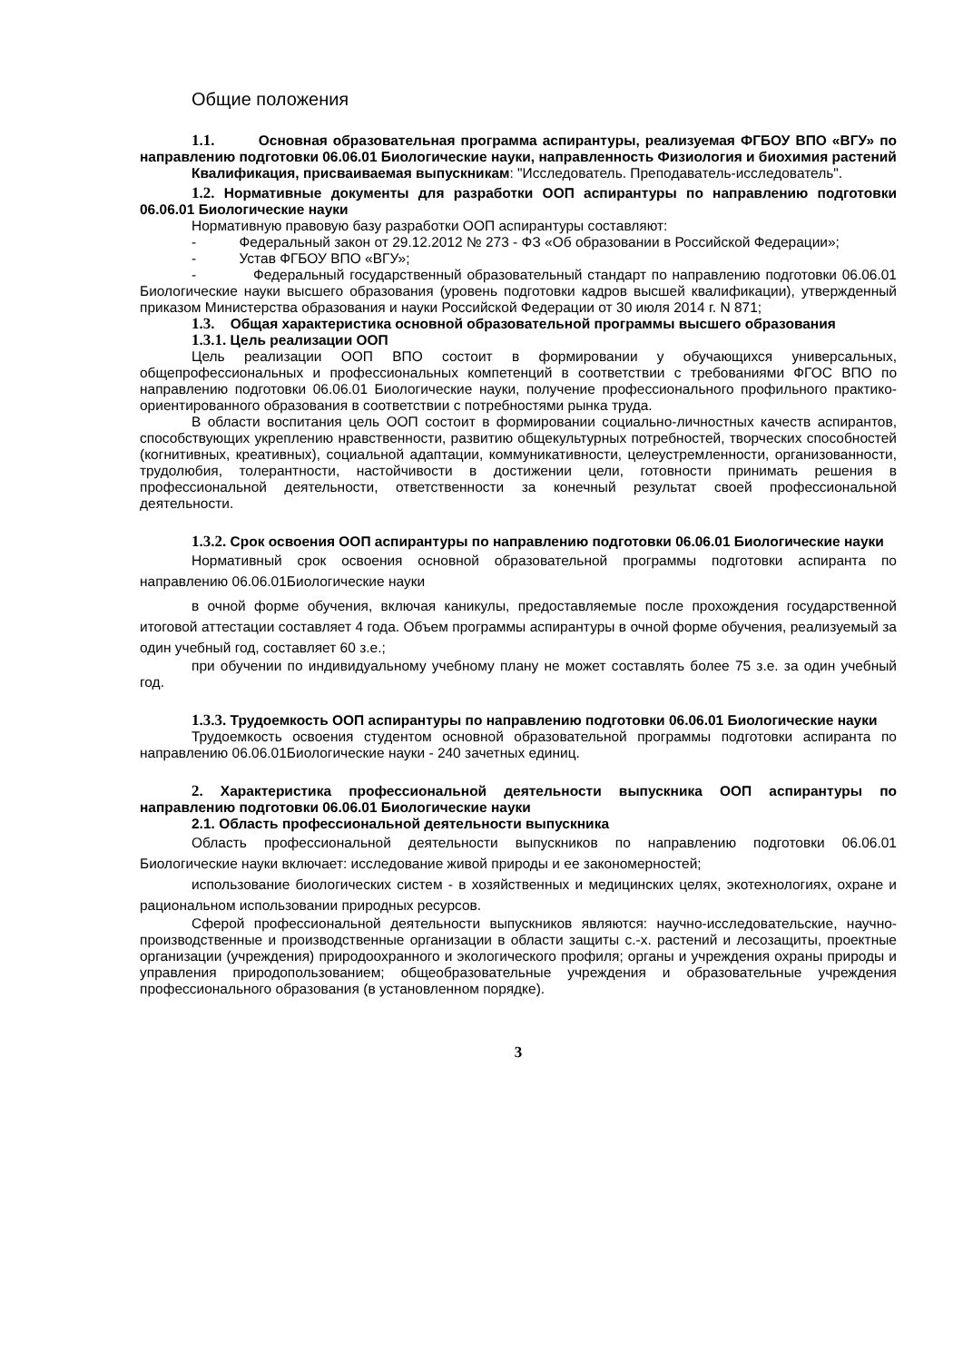Общие положения
1.1. Основная образовательная программа аспирантуры, реализуемая ФГБОУ ВПО «ВГУ» по направлению подготовки 06.06.01 Биологические науки, направленность Физиология и биохимия растений
Квалификация, присваиваемая выпускникам: "Исследователь. Преподаватель-исследователь".
1.2. Нормативные документы для разработки ООП аспирантуры по направлению подготовки 06.06.01 Биологические науки
Нормативную правовую базу разработки ООП аспирантуры составляют:
- Федеральный закон от 29.12.2012 № 273 - ФЗ «Об образовании в Российской Федерации»;
- Устав ФГБОУ ВПО «ВГУ»;
- Федеральный государственный образовательный стандарт по направлению подготовки 06.06.01 Биологические науки высшего образования (уровень подготовки кадров высшей квалификации), утвержденный приказом Министерства образования и науки Российской Федерации от 30 июля 2014 г. N 871;
1.3. Общая характеристика основной образовательной программы высшего образования
1.3.1. Цель реализации ООП
Цель реализации ООП ВПО состоит в формировании у обучающихся универсальных, общепрофессиональных и профессиональных компетенций в соответствии с требованиями ФГОС ВПО по направлению подготовки 06.06.01 Биологические науки, получение профессионального профильного практико-ориентированного образования в соответствии с потребностями рынка труда.
В области воспитания цель ООП состоит в формировании социально-личностных качеств аспирантов, способствующих укреплению нравственности, развитию общекультурных потребностей, творческих способностей (когнитивных, креативных), социальной адаптации, коммуникативности, целеустремленности, организованности, трудолюбия, толерантности, настойчивости в достижении цели, готовности принимать решения в профессиональной деятельности, ответственности за конечный результат своей профессиональной деятельности.
1.3.2. Срок освоения ООП аспирантуры по направлению подготовки 06.06.01 Биологические науки
Нормативный срок освоения основной образовательной программы подготовки аспиранта по направлению 06.06.01Биологические науки
в очной форме обучения, включая каникулы, предоставляемые после прохождения государственной итоговой аттестации составляет 4 года. Объем программы аспирантуры в очной форме обучения, реализуемый за один учебный год, составляет 60 з.е.;
при обучении по индивидуальному учебному плану не может составлять более 75 з.е. за один учебный год.
1.3.3. Трудоемкость ООП аспирантуры по направлению подготовки 06.06.01 Биологические науки
Трудоемкость освоения студентом основной образовательной программы подготовки аспиранта по направлению 06.06.01Биологические науки - 240 зачетных единиц.
2. Характеристика профессиональной деятельности выпускника ООП аспирантуры по направлению подготовки 06.06.01 Биологические науки
2.1. Область профессиональной деятельности выпускника
Область профессиональной деятельности выпускников по направлению подготовки 06.06.01 Биологические науки включает: исследование живой природы и ее закономерностей;
использование биологических систем - в хозяйственных и медицинских целях, экотехнологиях, охране и рациональном использовании природных ресурсов.
Сферой профессиональной деятельности выпускников являются: научно-исследовательские, научно-производственные и производственные организации в области защиты с.-х. растений и лесозащиты, проектные организации (учреждения) природоохранного и экологического профиля; органы и учреждения охраны природы и управления природопользованием; общеобразовательные учреждения и образовательные учреждения профессионального образования (в установленном порядке).
3